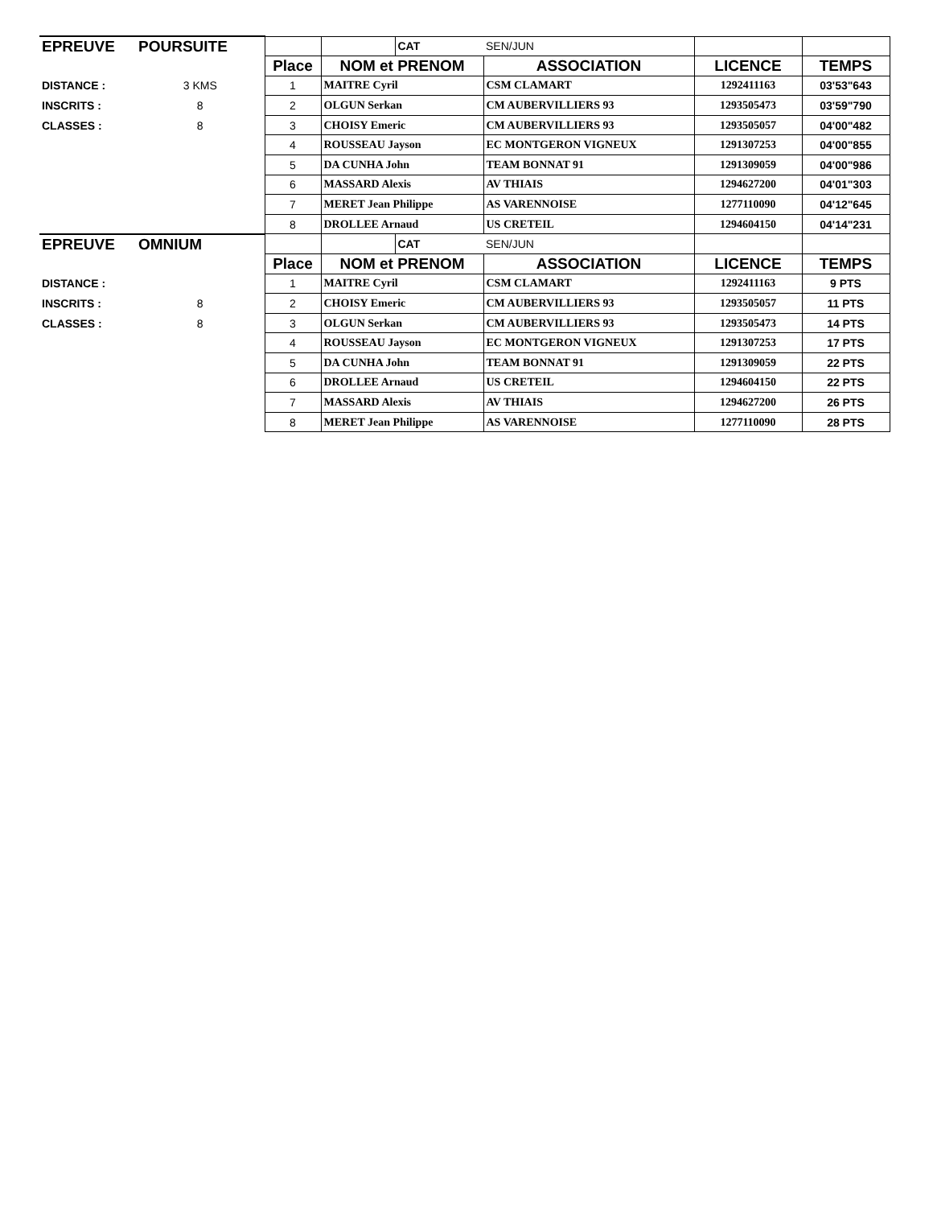| EPREUVE | POURSUITE | | | CAT | SEN/JUN | | |
| | | Place | NOM et PRENOM | | ASSOCIATION | LICENCE | TEMPS |
| DISTANCE : | 3 KMS | 1 | MAITRE Cyril | | CSM CLAMART | 1292411163 | 03'53"643 |
| INSCRITS : | 8 | 2 | OLGUN Serkan | | CM AUBERVILLIERS 93 | 1293505473 | 03'59"790 |
| CLASSES : | 8 | 3 | CHOISY Emeric | | CM AUBERVILLIERS 93 | 1293505057 | 04'00"482 |
| | | 4 | ROUSSEAU Jayson | | EC MONTGERON VIGNEUX | 1291307253 | 04'00"855 |
| | | 5 | DA CUNHA John | | TEAM BONNAT 91 | 1291309059 | 04'00"986 |
| | | 6 | MASSARD Alexis | | AV THIAIS | 1294627200 | 04'01"303 |
| | | 7 | MERET Jean Philippe | | AS VARENNOISE | 1277110090 | 04'12"645 |
| | | 8 | DROLLEE Arnaud | | US CRETEIL | 1294604150 | 04'14"231 |
| EPREUVE | OMNIUM | | | CAT | SEN/JUN | | |
| | | Place | NOM et PRENOM | | ASSOCIATION | LICENCE | TEMPS |
| DISTANCE : | | 1 | MAITRE Cyril | | CSM CLAMART | 1292411163 | 9 PTS |
| INSCRITS : | 8 | 2 | CHOISY Emeric | | CM AUBERVILLIERS 93 | 1293505057 | 11 PTS |
| CLASSES : | 8 | 3 | OLGUN Serkan | | CM AUBERVILLIERS 93 | 1293505473 | 14 PTS |
| | | 4 | ROUSSEAU Jayson | | EC MONTGERON VIGNEUX | 1291307253 | 17 PTS |
| | | 5 | DA CUNHA John | | TEAM BONNAT 91 | 1291309059 | 22 PTS |
| | | 6 | DROLLEE Arnaud | | US CRETEIL | 1294604150 | 22 PTS |
| | | 7 | MASSARD Alexis | | AV THIAIS | 1294627200 | 26 PTS |
| | | 8 | MERET Jean Philippe | | AS VARENNOISE | 1277110090 | 28 PTS |